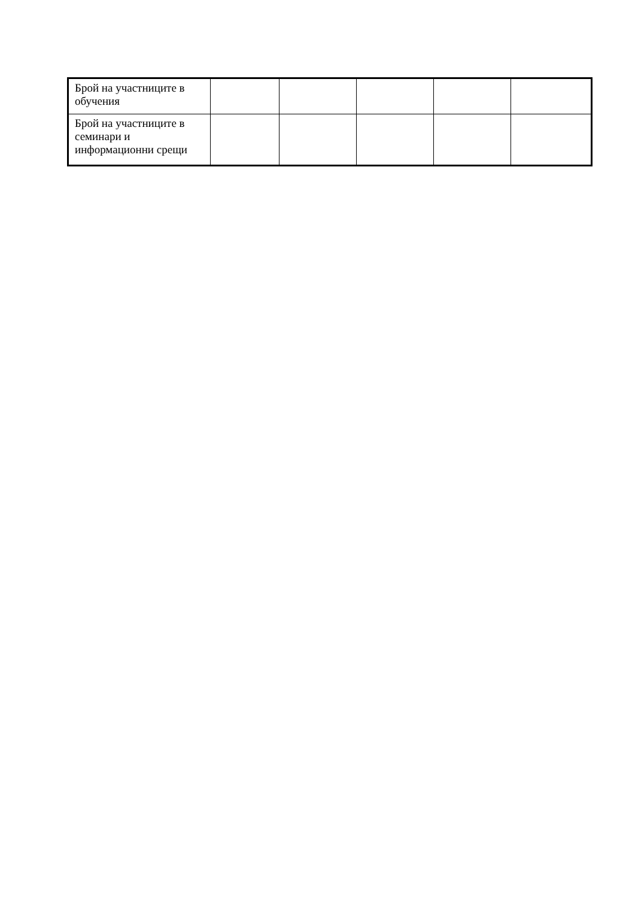| Брой на участниците в обучения | | | | | |
| Брой на участниците в семинари и информационни срещи | | | | | |